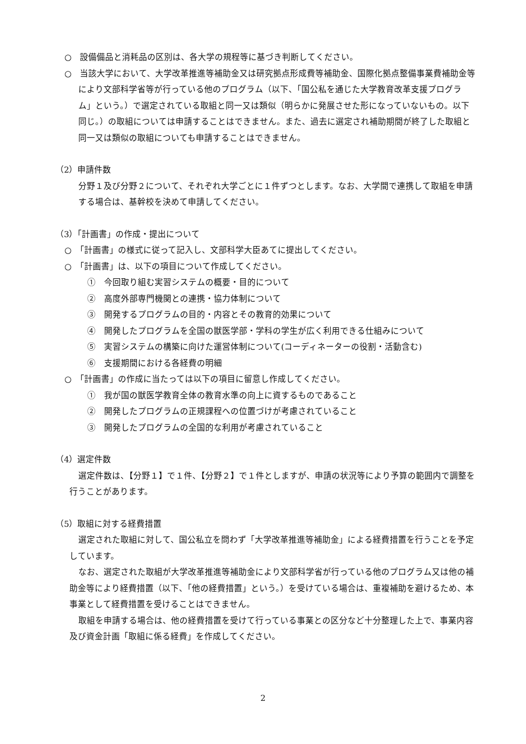○　設備備品と消耗品の区別は、各大学の規程等に基づき判断してください。
○　当該大学において、大学改革推進等補助金又は研究拠点形成費等補助金、国際化拠点整備事業費補助金等により文部科学省等が行っている他のプログラム（以下、「国公私を通じた大学教育改革支援プログラム」という。）で選定されている取組と同一又は類似（明らかに発展させた形になっていないもの。以下同じ。）の取組については申請することはできません。また、過去に選定され補助期間が終了した取組と同一又は類似の取組についても申請することはできません。
（2）申請件数
分野１及び分野２について、それぞれ大学ごとに１件ずつとします。なお、大学間で連携して取組を申請する場合は、基幹校を決めて申請してください。
（3）「計画書」の作成・提出について
○　「計画書」の様式に従って記入し、文部科学大臣あてに提出してください。
○　「計画書」は、以下の項目について作成してください。
①　今回取り組む実習システムの概要・目的について
②　高度外部専門機関との連携・協力体制について
③　開発するプログラムの目的・内容とその教育的効果について
④　開発したプログラムを全国の獣医学部・学科の学生が広く利用できる仕組みについて
⑤　実習システムの構築に向けた運営体制について(コーディネーターの役割・活動含む)
⑥　支援期間における各経費の明細
○　「計画書」の作成に当たっては以下の項目に留意し作成してください。
①　我が国の獣医学教育全体の教育水準の向上に資するものであること
②　開発したプログラムの正規課程への位置づけが考慮されていること
③　開発したプログラムの全国的な利用が考慮されていること
（4）選定件数
選定件数は、【分野１】で１件、【分野２】で１件としますが、申請の状況等により予算の範囲内で調整を行うことがあります。
（5）取組に対する経費措置
選定された取組に対して、国公私立を問わず「大学改革推進等補助金」による経費措置を行うことを予定しています。
なお、選定された取組が大学改革推進等補助金により文部科学省が行っている他のプログラム又は他の補助金等により経費措置（以下、「他の経費措置」という。）を受けている場合は、重複補助を避けるため、本事業として経費措置を受けることはできません。
取組を申請する場合は、他の経費措置を受けて行っている事業との区分など十分整理した上で、事業内容及び資金計画「取組に係る経費」を作成してください。
2